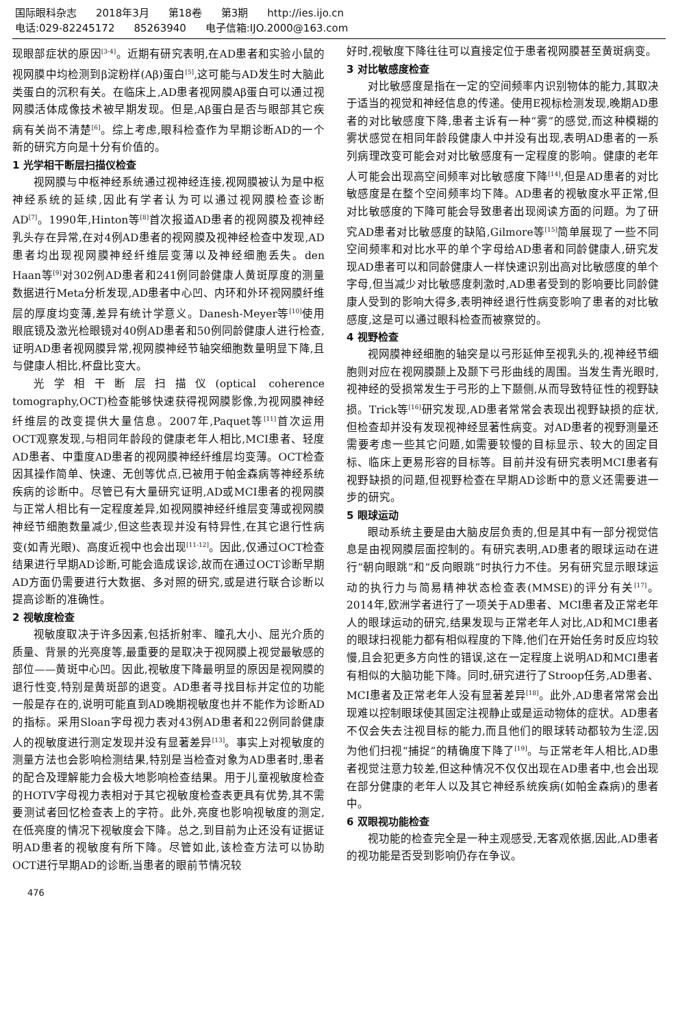国际眼科杂志 2018年3月 第18卷 第3期 http://ies.ijo.cn
电话:029-82245172 85263940 电子信箱:IJO.2000@163.com
现眼部症状的原因<sup>[3-4]</sup>。近期有研究表明,在AD患者和实验小鼠的视网膜中均检测到β淀粉样(Aβ)蛋白<sup>[5]</sup>,这可能与AD发生时大脑此类蛋白的沉积有关。在临床上,AD患者视网膜Aβ蛋白可以通过视网膜活体成像技术被早期发现。但是,Aβ蛋白是否与眼部其它疾病有关尚不清楚<sup>[6]</sup>。综上考虑,眼科检查作为早期诊断AD的一个新的研究方向是十分有价值的。
1 光学相干断层扫描仪检查
视网膜与中枢神经系统通过视神经连接,视网膜被认为是中枢神经系统的延续,因此有学者认为可以通过视网膜检查诊断AD<sup>[7]</sup>。1990年,Hinton等<sup>[8]</sup>首次报道AD患者的视网膜及视神经乳头存在异常,在对4例AD患者的视网膜及视神经检查中发现,AD患者均出现视网膜神经纤维层变薄以及神经细胞丢失。den Haan等<sup>[9]</sup>对302例AD患者和241例同龄健康人黄斑厚度的测量数据进行Meta分析发现,AD患者中心凹、内环和外环视网膜纤维层的厚度均变薄,差异有统计学意义。Danesh-Meyer等<sup>[10]</sup>使用眼底镜及激光检眼镜对40例AD患者和50例同龄健康人进行检查,证明AD患者视网膜异常,视网膜神经节轴突细胞数量明显下降,且与健康人相比,杯盘比变大。
光学相干断层扫描仪(optical coherence tomography,OCT)检查能够快速获得视网膜影像,为视网膜神经纤维层的改变提供大量信息。2007年,Paquet等<sup>[11]</sup>首次运用OCT观察发现,与相同年龄段的健康老年人相比,MCI患者、轻度AD患者、中重度AD患者的视网膜神经纤维层均变薄。OCT检查因其操作简单、快速、无创等优点,已被用于帕金森病等神经系统疾病的诊断中。尽管已有大量研究证明,AD或MCI患者的视网膜与正常人相比有一定程度差异,如视网膜神经纤维层变薄或视网膜神经节细胞数量减少,但这些表现并没有特异性,在其它退行性病变(如青光眼)、高度近视中也会出现<sup>[11-12]</sup>。因此,仅通过OCT检查结果进行早期AD诊断,可能会造成误诊,故而在通过OCT诊断早期AD方面仍需要进行大数据、多对照的研究,或是进行联合诊断以提高诊断的准确性。
2 视敏度检查
视敏度取决于许多因素,包括折射率、瞳孔大小、屈光介质的质量、背景的光亮度等,最重要的是取决于视网膜上视觉最敏感的部位——黄斑中心凹。因此,视敏度下降最明显的原因是视网膜的退行性变,特别是黄斑部的退变。AD患者寻找目标并定位的功能一般是存在的,说明可能直到AD晚期视敏度也并不能作为诊断AD的指标。采用Sloan字母视力表对43例AD患者和22例同龄健康人的视敏度进行测定发现并没有显著差异<sup>[13]</sup>。事实上对视敏度的测量方法也会影响检测结果,特别是当检查对象为AD患者时,患者的配合及理解能力会极大地影响检查结果。用于儿童视敏度检查的HOTV字母视力表相对于其它视敏度检查表更具有优势,其不需要测试者回忆检查表上的字符。此外,亮度也影响视敏度的测定,在低亮度的情况下视敏度会下降。总之,到目前为止还没有证据证明AD患者的视敏度有所下降。尽管如此,该检查方法可以协助OCT进行早期AD的诊断,当患者的眼前节情况较
好时,视敏度下降往往可以直接定位于患者视网膜甚至黄斑病变。
3 对比敏感度检查
对比敏感度是指在一定的空间频率内识别物体的能力,其取决于适当的视觉和神经信息的传递。使用E视标检测发现,晚期AD患者的对比敏感度下降,患者主诉有一种“雾”的感觉,而这种模糊的雾状感觉在相同年龄段健康人中并没有出现,表明AD患者的一系列病理改变可能会对对比敏感度有一定程度的影响。健康的老年人可能会出现高空间频率对比敏感度下降<sup>[14]</sup>,但是AD患者的对比敏感度是在整个空间频率均下降。AD患者的视敏度水平正常,但对比敏感度的下降可能会导致患者出现阅读方面的问题。为了研究AD患者对比敏感度的缺陷,Gilmore等<sup>[15]</sup>简单展现了一些不同空间频率和对比水平的单个字母给AD患者和同龄健康人,研究发现AD患者可以和同龄健康人一样快速识别出高对比敏感度的单个字母,但当减少对比敏感度刺激时,AD患者受到的影响要比同龄健康人受到的影响大得多,表明神经退行性病变影响了患者的对比敏感度,这是可以通过眼科检查而被察觉的。
4 视野检查
视网膜神经细胞的轴突是以弓形延伸至视乳头的,视神经节细胞则对应在视网膜颞上及颞下弓形曲线的周围。当发生青光眼时,视神经的受损常发生于弓形的上下颞侧,从而导致特征性的视野缺损。Trick等<sup>[16]</sup>研究发现,AD患者常常会表现出视野缺损的症状,但检查却并没有发现视神经显著性病变。对AD患者的视野测量还需要考虑一些其它问题,如需要较慢的目标显示、较大的固定目标、临床上更易形容的目标等。目前并没有研究表明MCI患者有视野缺损的问题,但视野检查在早期AD诊断中的意义还需要进一步的研究。
5 眼球运动
眼动系统主要是由大脑皮层负责的,但是其中有一部分视觉信息是由视网膜层面控制的。有研究表明,AD患者的眼球运动在进行“朝向眼跳”和“反向眼跳”时执行力不佳。另有研究显示眼球运动的执行力与简易精神状态检查表(MMSE)的评分有关<sup>[17]</sup>。2014年,欧洲学者进行了一项关于AD患者、MCI患者及正常老年人的眼球运动的研究,结果发现与正常老年人对比,AD和MCI患者的眼球扫视能力都有相似程度的下降,他们在开始任务时反应均较慢,且会犯更多方向性的错误,这在一定程度上说明AD和MCI患者有相似的大脑功能下降。同时,研究进行了Stroop任务,AD患者、MCI患者及正常老年人没有显著差异<sup>[18]</sup>。此外,AD患者常常会出现难以控制眼球使其固定注视静止或是运动物体的症状。AD患者不仅会失去注视目标的能力,而且他们的眼球转动都较为生涩,因为他们扫视“捕捉”的精确度下降了<sup>[19]</sup>。与正常老年人相比,AD患者视觉注意力较差,但这种情况不仅仅出现在AD患者中,也会出现在部分健康的老年人以及其它神经系统疾病(如帕金森病)的患者中。
6 双眼视功能检查
视功能的检查完全是一种主观感受,无客观依据,因此,AD患者的视功能是否受到影响仍存在争议。
476